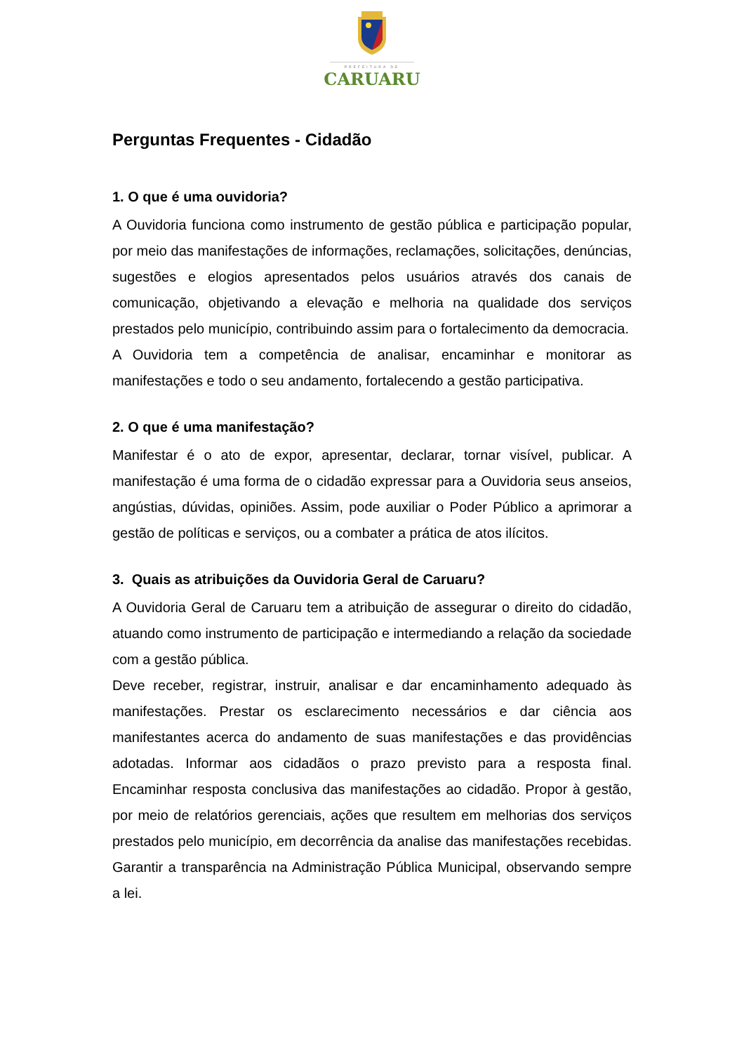PREFEITURA DE
CARUARU
Perguntas Frequentes - Cidadão
1. O que é uma ouvidoria?
A Ouvidoria funciona como instrumento de gestão pública e participação popular, por meio das manifestações de informações, reclamações, solicitações, denúncias, sugestões e elogios apresentados pelos usuários através dos canais de comunicação, objetivando a elevação e melhoria na qualidade dos serviços prestados pelo município, contribuindo assim para o fortalecimento da democracia.
A Ouvidoria tem a competência de analisar, encaminhar e monitorar as manifestações e todo o seu andamento, fortalecendo a gestão participativa.
2. O que é uma manifestação?
Manifestar é o ato de expor, apresentar, declarar, tornar visível, publicar. A manifestação é uma forma de o cidadão expressar para a Ouvidoria seus anseios, angústias, dúvidas, opiniões. Assim, pode auxiliar o Poder Público a aprimorar a gestão de políticas e serviços, ou a combater a prática de atos ilícitos.
3. Quais as atribuições da Ouvidoria Geral de Caruaru?
A Ouvidoria Geral de Caruaru tem a atribuição de assegurar o direito do cidadão, atuando como instrumento de participação e intermediando a relação da sociedade com a gestão pública.
Deve receber, registrar, instruir, analisar e dar encaminhamento adequado às manifestações. Prestar os esclarecimento necessários e dar ciência aos manifestantes acerca do andamento de suas manifestações e das providências adotadas. Informar aos cidadãos o prazo previsto para a resposta final. Encaminhar resposta conclusiva das manifestações ao cidadão. Propor à gestão, por meio de relatórios gerenciais, ações que resultem em melhorias dos serviços prestados pelo município, em decorrência da analise das manifestações recebidas. Garantir a transparência na Administração Pública Municipal, observando sempre a lei.